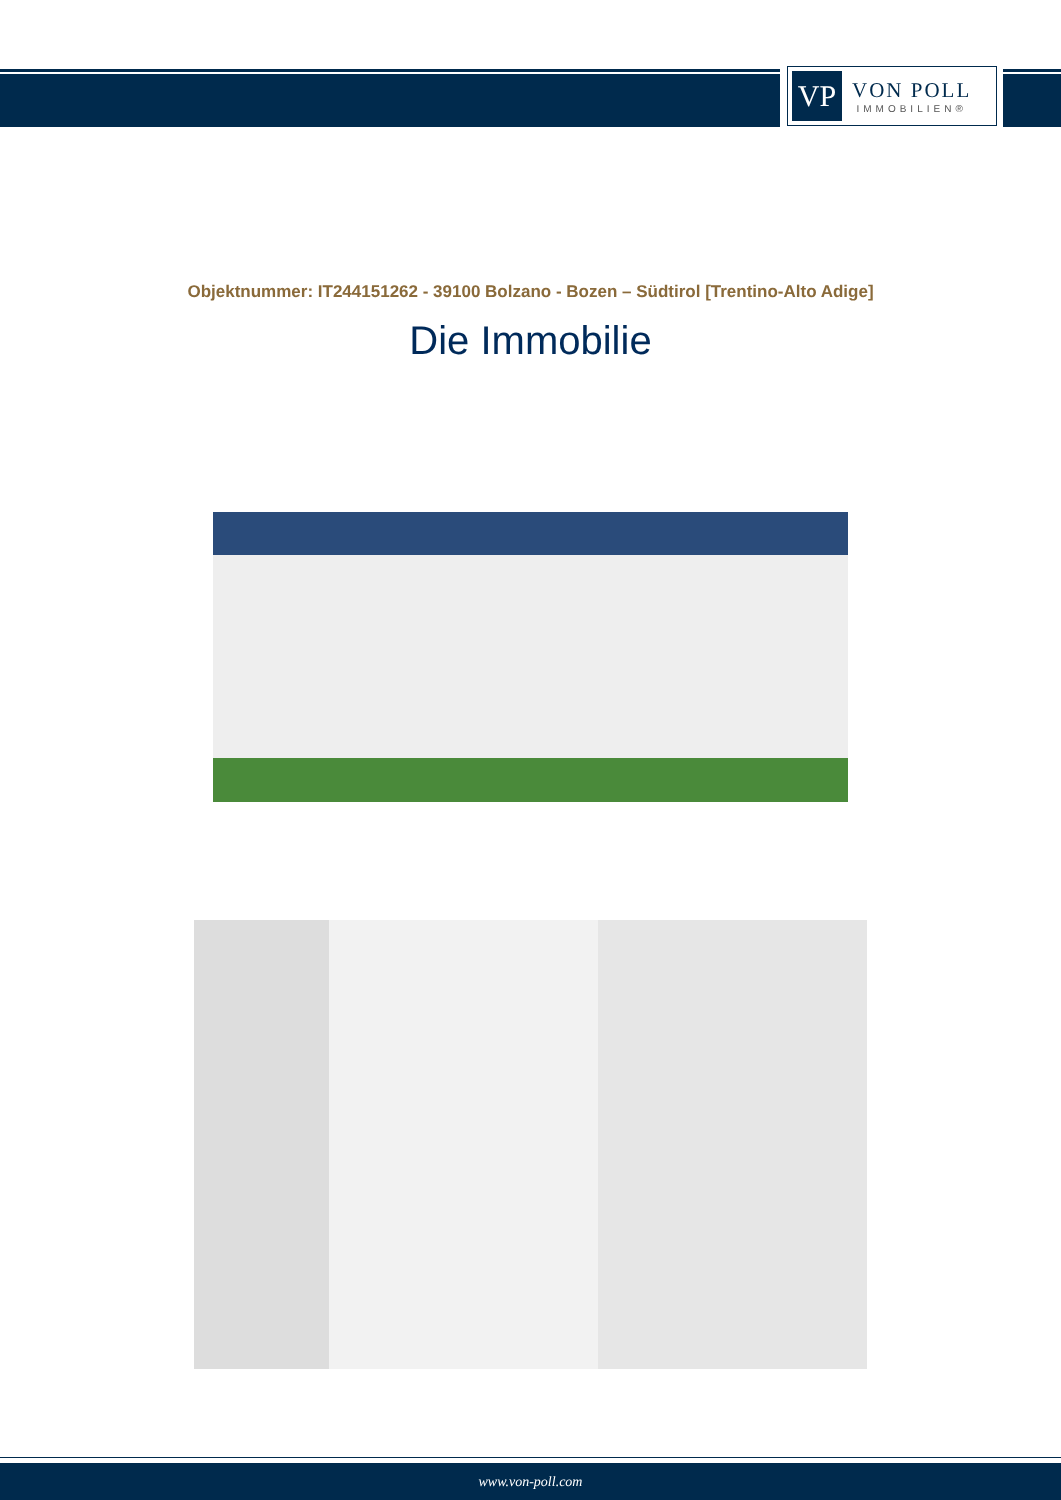VP
VON POLL
IMMOBILIEN®
Objektnummer: IT244151262 - 39100 Bolzano - Bozen – Südtirol [Trentino-Alto Adige]
Die Immobilie
www.von-poll.com